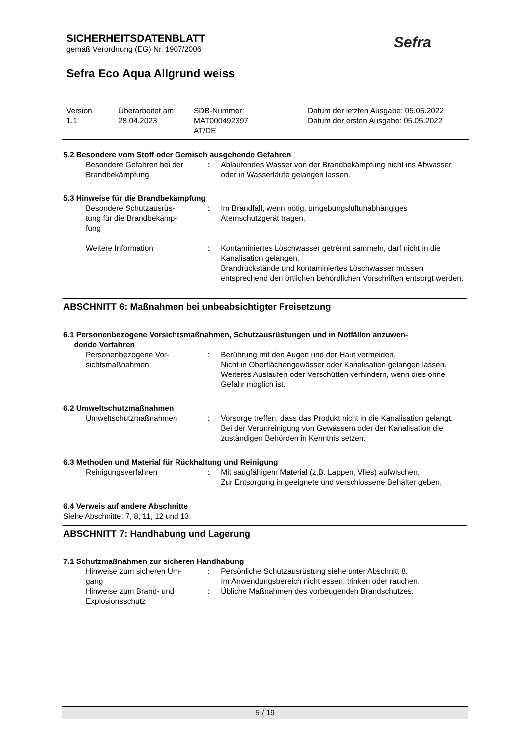SICHERHEITSDATENBLATT
gemäß Verordnung (EG) Nr. 1907/2006
Sefra Eco Aqua Allgrund weiss
Sefra
Version
1.1
Überarbeitet am:
28.04.2023
SDB-Nummer:
MAT000492397
AT/DE
Datum der letzten Ausgabe: 05.05.2022
Datum der ersten Ausgabe: 05.05.2022
5.2 Besondere vom Stoff oder Gemisch ausgehende Gefahren
Besondere Gefahren bei der Brandbekämpfung
: Ablaufendes Wasser von der Brandbekämpfung nicht ins Abwasser oder in Wasserläufe gelangen lassen.
5.3 Hinweise für die Brandbekämpfung
Besondere Schutzausrüs-
tung für die Brandbekämp-
fung
: Im Brandfall, wenn nötig, umgebungsluftunabhängiges Atemschutzgerät tragen.
Weitere Information : Kontaminiertes Löschwasser getrennt sammeln, darf nicht in die Kanalisation gelangen.
Brandrückstände und kontaminiertes Löschwasser müssen entsprechend den örtlichen behördlichen Vorschriften entsorgt werden.
ABSCHNITT 6: Maßnahmen bei unbeabsichtigter Freisetzung
6.1 Personenbezogene Vorsichtsmaßnahmen, Schutzausrüstungen und in Notfällen anzuwen-
dende Verfahren
Personenbezogene Vor-
sichtsmaßnahmen
: Berührung mit den Augen und der Haut vermeiden.
Nicht in Oberflächengewässer oder Kanalisation gelangen lassen.
Weiteres Auslaufen oder Verschütten verhindern, wenn dies ohne Gefahr möglich ist.
6.2 Umweltschutzmaßnahmen
Umweltschutzmaßnahmen : Vorsorge treffen, dass das Produkt nicht in die Kanalisation gelangt.
Bei der Verunreinigung von Gewässern oder der Kanalisation die zuständigen Behörden in Kenntnis setzen.
6.3 Methoden und Material für Rückhaltung und Reinigung
Reinigungsverfahren : Mit saugfähigem Material (z.B. Lappen, Vlies) aufwischen.
Zur Entsorgung in geeignete und verschlossene Behälter geben.
6.4 Verweis auf andere Abschnitte
Siehe Abschnitte: 7, 8, 11, 12 und 13.
ABSCHNITT 7: Handhabung und Lagerung
7.1 Schutzmaßnahmen zur sicheren Handhabung
Hinweise zum sicheren Um-
gang
: Persönliche Schutzausrüstung siehe unter Abschnitt 8.
Im Anwendungsbereich nicht essen, trinken oder rauchen.
Hinweise zum Brand- und Explosionsschutz
: Übliche Maßnahmen des vorbeugenden Brandschutzes.
5 / 19